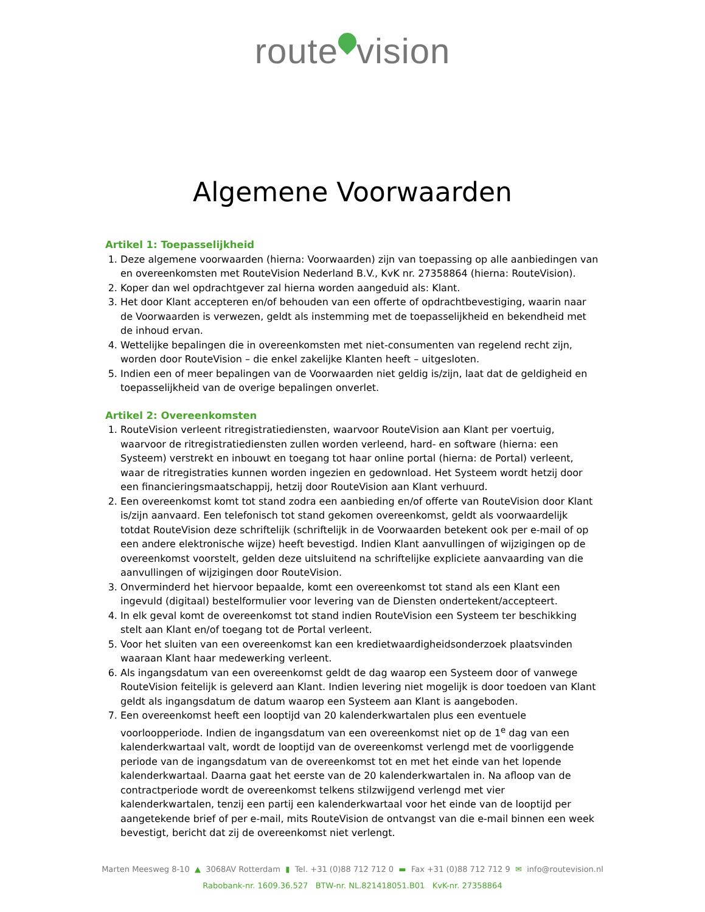route vision
Algemene Voorwaarden
Artikel 1: Toepasselijkheid
1. Deze algemene voorwaarden (hierna: Voorwaarden) zijn van toepassing op alle aanbiedingen van en overeenkomsten met RouteVision Nederland B.V., KvK nr. 27358864 (hierna: RouteVision).
2. Koper dan wel opdrachtgever zal hierna worden aangeduid als: Klant.
3. Het door Klant accepteren en/of behouden van een offerte of opdrachtbevestiging, waarin naar de Voorwaarden is verwezen, geldt als instemming met de toepasselijkheid en bekendheid met de inhoud ervan.
4. Wettelijke bepalingen die in overeenkomsten met niet-consumenten van regelend recht zijn, worden door RouteVision – die enkel zakelijke Klanten heeft – uitgesloten.
5. Indien een of meer bepalingen van de Voorwaarden niet geldig is/zijn, laat dat de geldigheid en toepasselijkheid van de overige bepalingen onverlet.
Artikel 2: Overeenkomsten
1. RouteVision verleent ritregistratiediensten, waarvoor RouteVision aan Klant per voertuig, waarvoor de ritregistratiediensten zullen worden verleend, hard- en software (hierna: een Systeem) verstrekt en inbouwt en toegang tot haar online portal (hierna: de Portal) verleent, waar de ritregistraties kunnen worden ingezien en gedownload. Het Systeem wordt hetzij door een financieringsmaatschappij, hetzij door RouteVision aan Klant verhuurd.
2. Een overeenkomst komt tot stand zodra een aanbieding en/of offerte van RouteVision door Klant is/zijn aanvaard. Een telefonisch tot stand gekomen overeenkomst, geldt als voorwaardelijk totdat RouteVision deze schriftelijk (schriftelijk in de Voorwaarden betekent ook per e-mail of op een andere elektronische wijze) heeft bevestigd. Indien Klant aanvullingen of wijzigingen op de overeenkomst voorstelt, gelden deze uitsluitend na schriftelijke expliciete aanvaarding van die aanvullingen of wijzigingen door RouteVision.
3. Onverminderd het hiervoor bepaalde, komt een overeenkomst tot stand als een Klant een ingevuld (digitaal) bestelformulier voor levering van de Diensten ondertekent/accepteert.
4. In elk geval komt de overeenkomst tot stand indien RouteVision een Systeem ter beschikking stelt aan Klant en/of toegang tot de Portal verleent.
5. Voor het sluiten van een overeenkomst kan een kredietwaardigheidsonderzoek plaatsvinden waaraan Klant haar medewerking verleent.
6. Als ingangsdatum van een overeenkomst geldt de dag waarop een Systeem door of vanwege RouteVision feitelijk is geleverd aan Klant. Indien levering niet mogelijk is door toedoen van Klant geldt als ingangsdatum de datum waarop een Systeem aan Klant is aangeboden.
7. Een overeenkomst heeft een looptijd van 20 kalenderkwartalen plus een eventuele voorloopperiode. Indien de ingangsdatum van een overeenkomst niet op de 1<sup>e</sup> dag van een kalenderkwartaal valt, wordt de looptijd van de overeenkomst verlengd met de voorliggende periode van de ingangsdatum van de overeenkomst tot en met het einde van het lopende kalenderkwartaal. Daarna gaat het eerste van de 20 kalenderkwartalen in. Na afloop van de contractperiode wordt de overeenkomst telkens stilzwijgend verlengd met vier kalenderkwartalen, tenzij een partij een kalenderkwartaal voor het einde van de looptijd per aangetekende brief of per e-mail, mits RouteVision de ontvangst van die e-mail binnen een week bevestigt, bericht dat zij de overeenkomst niet verlengt.
Marten Meesweg 8-10 ▲ 3068AV Rotterdam ▮ Tel. +31 (0)88 712 712 0 ▬ Fax +31 (0)88 712 712 9 ✉ info@routevision.nl
Rabobank-nr. 1609.36.527 BTW-nr. NL.821418051.B01 KvK-nr. 27358864